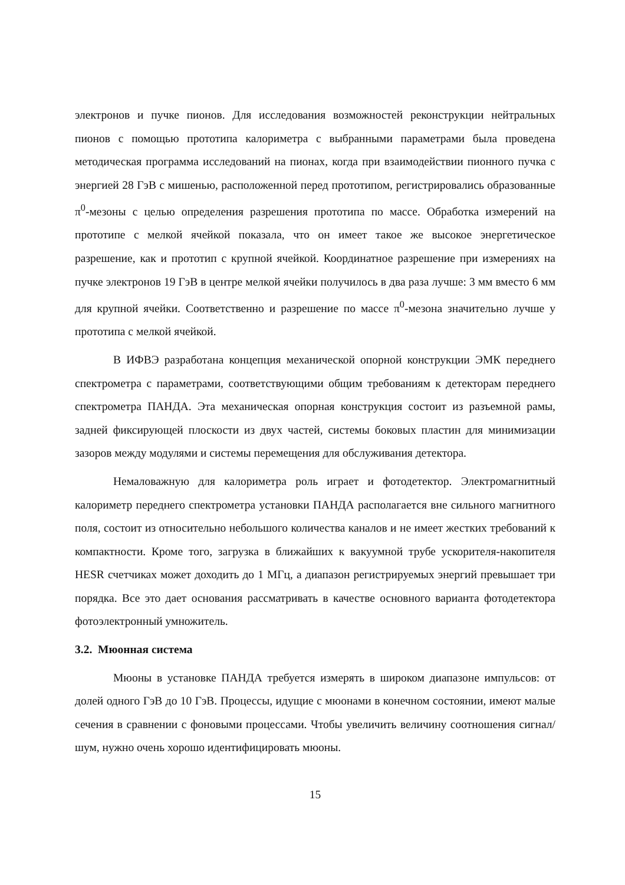электронов и пучке пионов. Для исследования возможностей реконструкции нейтральных пионов с помощью прототипа калориметра с выбранными параметрами была проведена методическая программа исследований на пионах, когда при взаимодействии пионного пучка с энергией 28 ГэВ с мишенью, расположенной перед прототипом, регистрировались образованные π<sup>0</sup>-мезоны с целью определения разрешения прототипа по массе. Обработка измерений на прототипе с мелкой ячейкой показала, что он имеет такое же высокое энергетическое разрешение, как и прототип с крупной ячейкой. Координатное разрешение при измерениях на пучке электронов 19 ГэВ в центре мелкой ячейки получилось в два раза лучше: 3 мм вместо 6 мм для крупной ячейки. Соответственно и разрешение по массе π<sup>0</sup>-мезона значительно лучше у прототипа с мелкой ячейкой.
В ИФВЭ разработана концепция механической опорной конструкции ЭМК переднего спектрометра с параметрами, соответствующими общим требованиям к детекторам переднего спектрометра ПАНДА. Эта механическая опорная конструкция состоит из разъемной рамы, задней фиксирующей плоскости из двух частей, системы боковых пластин для минимизации зазоров между модулями и системы перемещения для обслуживания детектора.
Немаловажную для калориметра роль играет и фотодетектор. Электромагнитный калориметр переднего спектрометра установки ПАНДА располагается вне сильного магнитного поля, состоит из относительно небольшого количества каналов и не имеет жестких требований к компактности. Кроме того, загрузка в ближайших к вакуумной трубе ускорителя-накопителя HESR счетчиках может доходить до 1 МГц, а диапазон регистрируемых энергий превышает три порядка. Все это дает основания рассматривать в качестве основного варианта фотодетектора фотоэлектронный умножитель.
3.2. Мюонная система
Мюоны в установке ПАНДА требуется измерять в широком диапазоне импульсов: от долей одного ГэВ до 10 ГэВ. Процессы, идущие с мюонами в конечном состоянии, имеют малые сечения в сравнении с фоновыми процессами. Чтобы увеличить величину соотношения сигнал/шум, нужно очень хорошо идентифицировать мюоны.
15